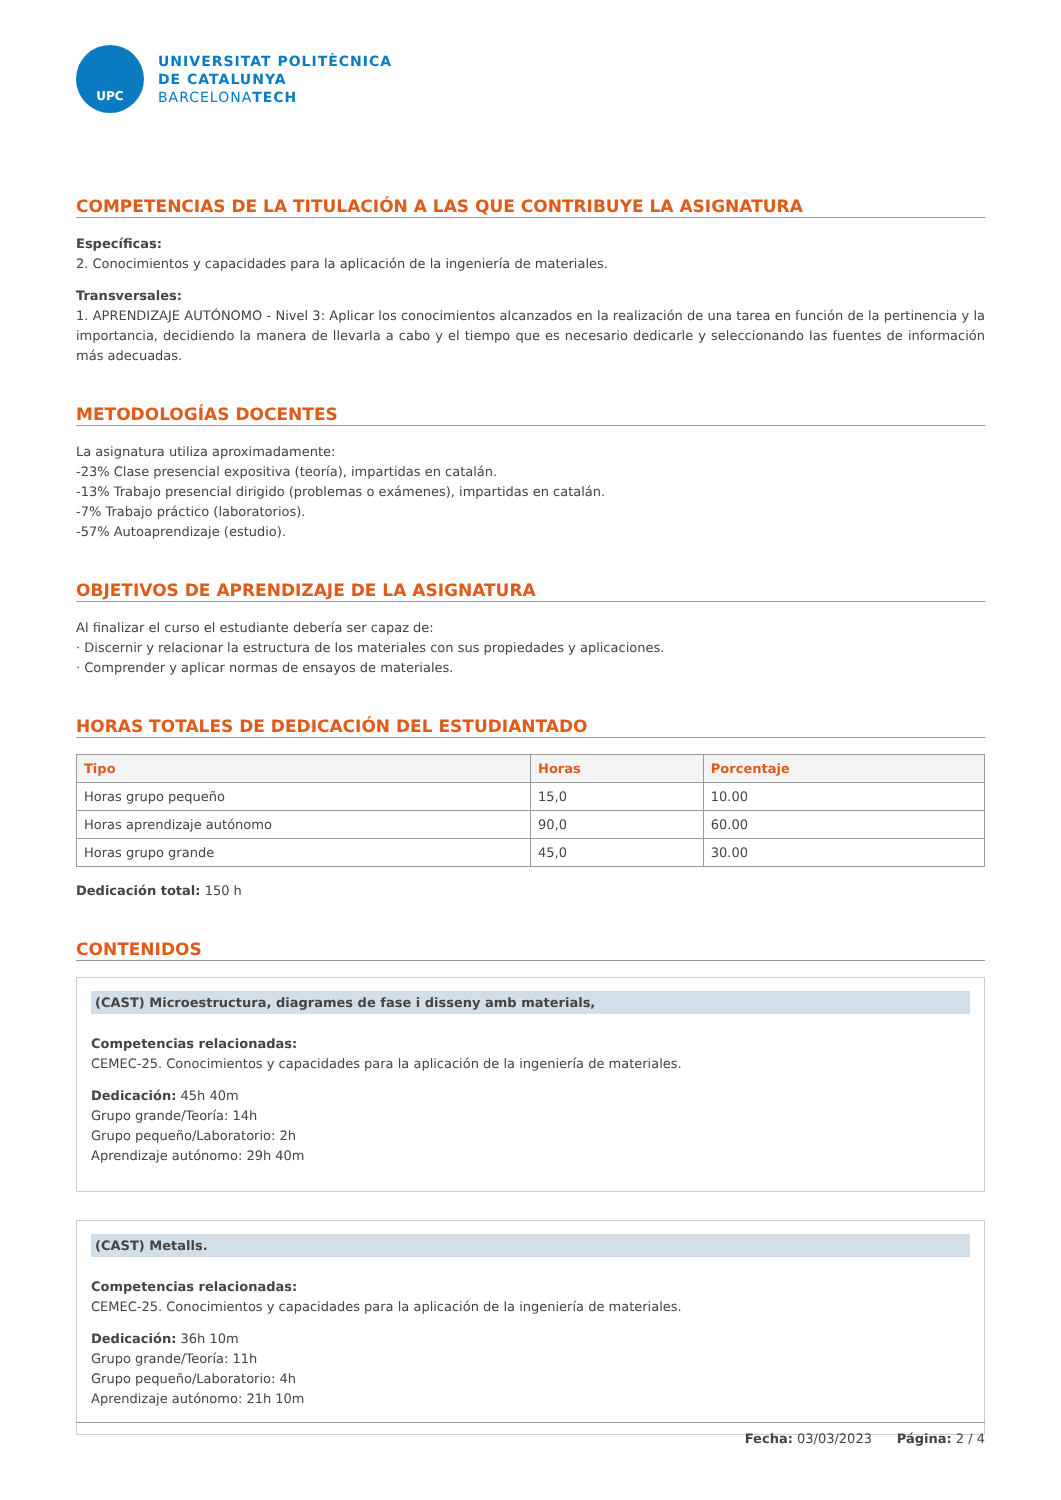UPC
UNIVERSITAT POLITÈCNICA
DE CATALUNYA
BARCELONATECH
COMPETENCIAS DE LA TITULACIÓN A LAS QUE CONTRIBUYE LA ASIGNATURA
Específicas:
2. Conocimientos y capacidades para la aplicación de la ingeniería de materiales.
Transversales:
1. APRENDIZAJE AUTÓNOMO - Nivel 3: Aplicar los conocimientos alcanzados en la realización de una tarea en función de la pertinencia y la importancia, decidiendo la manera de llevarla a cabo y el tiempo que es necesario dedicarle y seleccionando las fuentes de información más adecuadas.
METODOLOGÍAS DOCENTES
La asignatura utiliza aproximadamente:
-23% Clase presencial expositiva (teoría), impartidas en catalán.
-13% Trabajo presencial dirigido (problemas o exámenes), impartidas en catalán.
-7% Trabajo práctico (laboratorios).
-57% Autoaprendizaje (estudio).
OBJETIVOS DE APRENDIZAJE DE LA ASIGNATURA
Al finalizar el curso el estudiante debería ser capaz de:
· Discernir y relacionar la estructura de los materiales con sus propiedades y aplicaciones.
· Comprender y aplicar normas de ensayos de materiales.
HORAS TOTALES DE DEDICACIÓN DEL ESTUDIANTADO
| Tipo | Horas | Porcentaje |
| --- | --- | --- |
| Horas grupo pequeño | 15,0 | 10.00 |
| Horas aprendizaje autónomo | 90,0 | 60.00 |
| Horas grupo grande | 45,0 | 30.00 |
Dedicación total: 150 h
CONTENIDOS
(CAST) Microestructura, diagrames de fase i disseny amb materials,
Competencias relacionadas:
CEMEC-25. Conocimientos y capacidades para la aplicación de la ingeniería de materiales.
Dedicación: 45h 40m
Grupo grande/Teoría: 14h
Grupo pequeño/Laboratorio: 2h
Aprendizaje autónomo: 29h 40m
(CAST) Metalls.
Competencias relacionadas:
CEMEC-25. Conocimientos y capacidades para la aplicación de la ingeniería de materiales.
Dedicación: 36h 10m
Grupo grande/Teoría: 11h
Grupo pequeño/Laboratorio: 4h
Aprendizaje autónomo: 21h 10m
Fecha: 03/03/2023 Página: 2 / 4